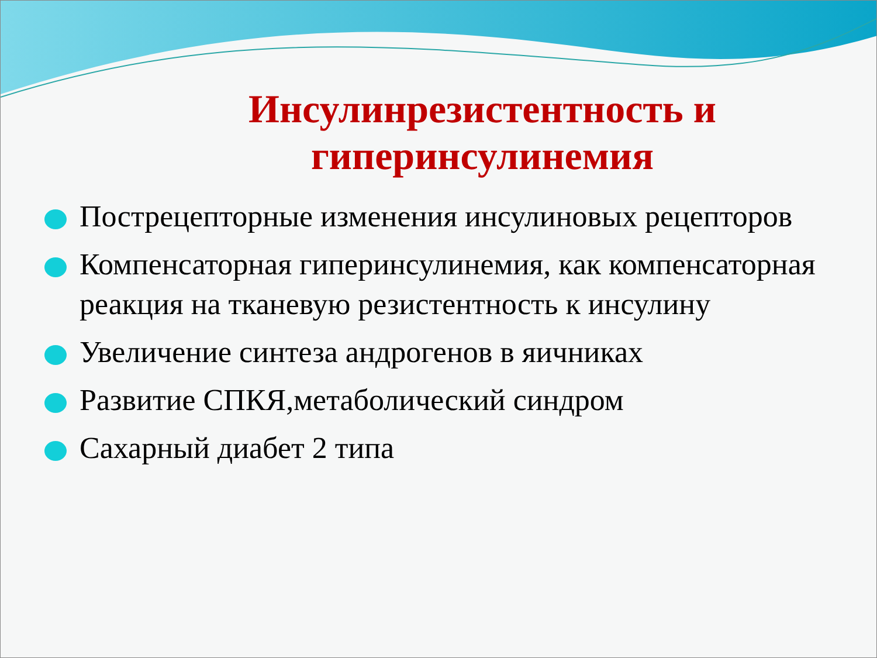Инсулинрезистентность и гиперинсулинемия
Пострецепторные изменения инсулиновых рецепторов
Компенсаторная гиперинсулинемия, как компенсаторная реакция на тканевую резистентность к инсулину
Увеличение синтеза андрогенов в яичниках
Развитие СПКЯ,метаболический синдром
Сахарный диабет 2 типа